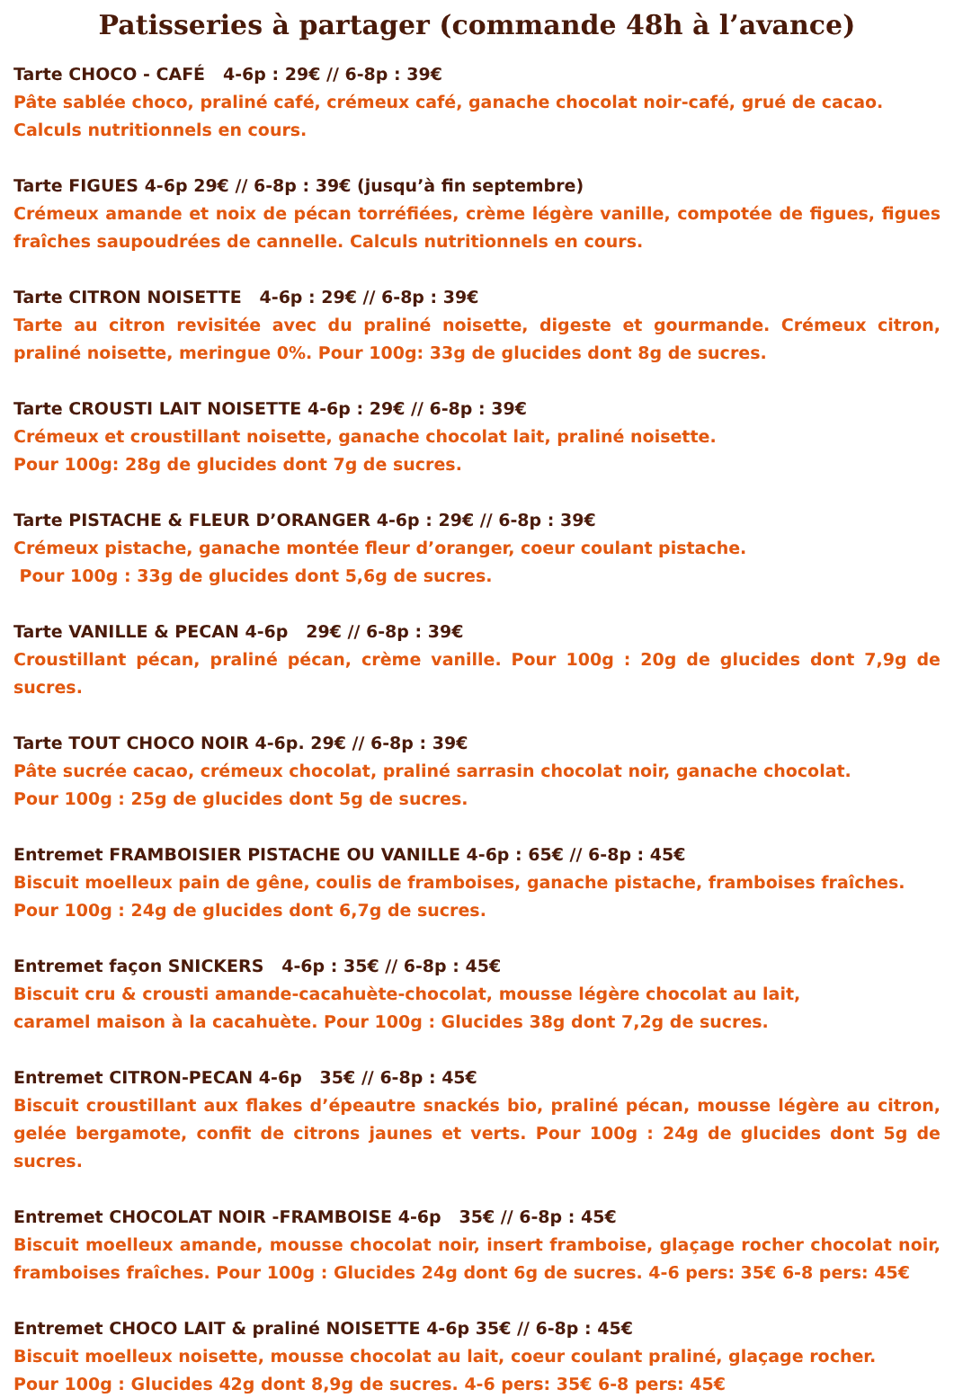Patisseries à partager (commande 48h à l’avance)
Tarte CHOCO - CAFÉ 4-6p : 29€ // 6-8p : 39€
Pâte sablée choco, praliné café, crémeux café, ganache chocolat noir-café, grué de cacao.
Calculs nutritionnels en cours.
Tarte FIGUES 4-6p 29€ // 6-8p : 39€ (jusqu’à fin septembre)
Crémeux amande et noix de pécan torréfiées, crème légère vanille, compotée de figues, figues fraîches saupoudrées de cannelle. Calculs nutritionnels en cours.
Tarte CITRON NOISETTE 4-6p : 29€ // 6-8p : 39€
Tarte au citron revisitée avec du praliné noisette, digeste et gourmande. Crémeux citron, praliné noisette, meringue 0%. Pour 100g: 33g de glucides dont 8g de sucres.
Tarte CROUSTI LAIT NOISETTE 4-6p : 29€ // 6-8p : 39€
Crémeux et croustillant noisette, ganache chocolat lait, praliné noisette.
Pour 100g: 28g de glucides dont 7g de sucres.
Tarte PISTACHE & FLEUR D’ORANGER 4-6p : 29€ // 6-8p : 39€
Crémeux pistache, ganache montée fleur d’oranger, coeur coulant pistache.
Pour 100g : 33g de glucides dont 5,6g de sucres.
Tarte VANILLE & PECAN 4-6p 29€ // 6-8p : 39€
Croustillant pécan, praliné pécan, crème vanille. Pour 100g : 20g de glucides dont 7,9g de sucres.
Tarte TOUT CHOCO NOIR 4-6p. 29€ // 6-8p : 39€
Pâte sucrée cacao, crémeux chocolat, praliné sarrasin chocolat noir, ganache chocolat.
Pour 100g : 25g de glucides dont 5g de sucres.
Entremet FRAMBOISIER PISTACHE OU VANILLE 4-6p : 65€ // 6-8p : 45€
Biscuit moelleux pain de gêne, coulis de framboises, ganache pistache, framboises fraîches.
Pour 100g : 24g de glucides dont 6,7g de sucres.
Entremet façon SNICKERS 4-6p : 35€ // 6-8p : 45€
Biscuit cru & crousti amande-cacahuète-chocolat, mousse légère chocolat au lait,
caramel maison à la cacahuète. Pour 100g : Glucides 38g dont 7,2g de sucres.
Entremet CITRON-PECAN 4-6p 35€ // 6-8p : 45€
Biscuit croustillant aux flakes d’épeautre snackés bio, praliné pécan, mousse légère au citron, gelée bergamote, confit de citrons jaunes et verts. Pour 100g : 24g de glucides dont 5g de sucres.
Entremet CHOCOLAT NOIR -FRAMBOISE 4-6p 35€ // 6-8p : 45€
Biscuit moelleux amande, mousse chocolat noir, insert framboise, glaçage rocher chocolat noir, framboises fraîches. Pour 100g : Glucides 24g dont 6g de sucres. 4-6 pers: 35€ 6-8 pers: 45€
Entremet CHOCO LAIT & praliné NOISETTE 4-6p 35€ // 6-8p : 45€
Biscuit moelleux noisette, mousse chocolat au lait, coeur coulant praliné, glaçage rocher.
Pour 100g : Glucides 42g dont 8,9g de sucres. 4-6 pers: 35€ 6-8 pers: 45€